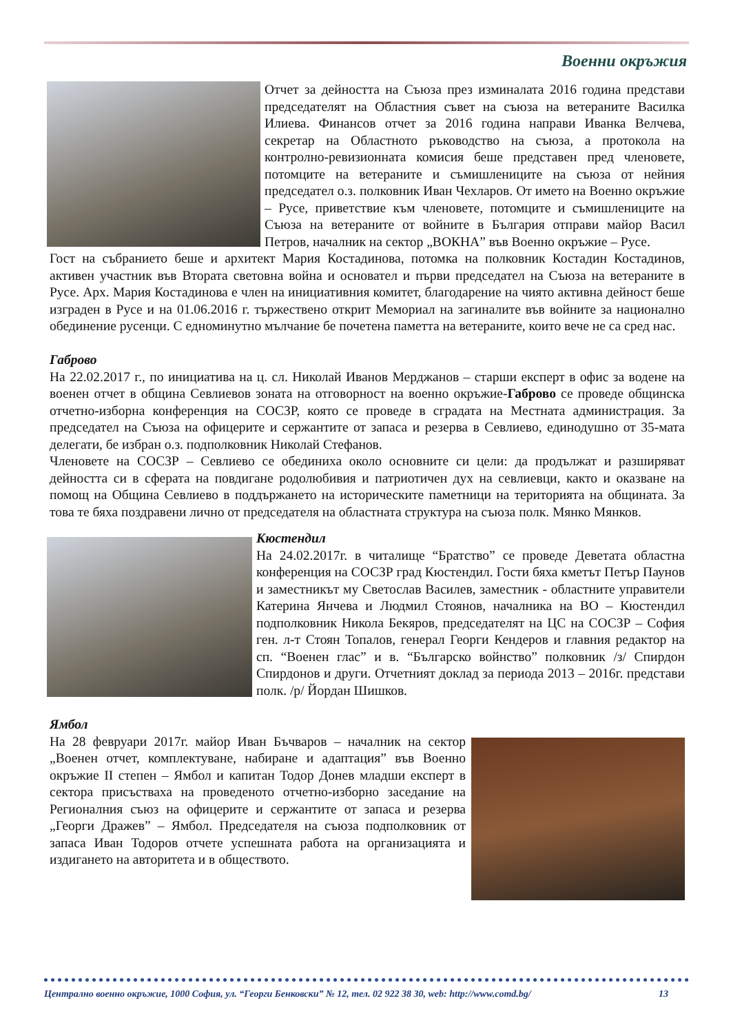Военни окръжия
Отчет за дейността на Съюза през изминалата 2016 година представи председателят на Областния съвет на съюза на ветераните Василка Илиева. Финансов отчет за 2016 година направи Иванка Велчева, секретар на Областното ръководство на съюза, а протокола на контролно-ревизионната комисия беше представен пред членовете, потомците на ветераните и съмишлениците на съюза от нейния председател о.з. полковник Иван Чехларов. От името на Военно окръжие – Русе, приветствие към членовете, потомците и съмишлениците на Съюза на ветераните от войните в България отправи майор Васил Петров, началник на сектор „ВОКНА” във Военно окръжие – Русе.
Гост на събранието беше и архитект Мария Костадинова, потомка на полковник Костадин Костадинов, активен участник във Втората световна война и основател и първи председател на Съюза на ветераните в Русе. Арх. Мария Костадинова е член на инициативния комитет, благодарение на чиято активна дейност беше изграден в Русе и на 01.06.2016 г. тържествено открит Мемориал на загиналите във войните за национално обединение русенци. С едноминутно мълчание бе почетена паметта на ветераните, които вече не са сред нас.
Габрово
На 22.02.2017 г., по инициатива на ц. сл. Николай Иванов Мерджанов – старши експерт в офис за водене на военен отчет в община Севлиевов зоната на отговорност на военно окръжие-Габрово се проведе общинска отчетно-изборна конференция на СОСЗР, която се проведе в сградата на Местната администрация. За председател на Съюза на офицерите и сержантите от запаса и резерва в Севлиево, единодушно от 35-мата делегати, бе избран о.з. подполковник Николай Стефанов.
Членовете на СОСЗР – Севлиево се обединиха около основните си цели: да продължат и разширяват дейността си в сферата на повдигане родолюбивия и патриотичен дух на севлиевци, както и оказване на помощ на Община Севлиево в поддържането на историческите паметници на територията на общината. За това те бяха поздравени лично от председателя на областната структура на съюза полк. Мянко Мянков.
Кюстендил
На 24.02.2017г. в читалище “Братство” се проведе Деветата областна конференция на СОСЗР град Кюстендил. Гости бяха кметът Петър Паунов и заместникът му Светослав Василев, заместник - областните управители Катерина Янчева и Людмил Стоянов, началника на ВО – Кюстендил подполковник Никола Бекяров, председателят на ЦС на СОСЗР – София ген. л-т Стоян Топалов, генерал Георги Кендеров и главния редактор на сп. “Военен глас” и в. “Българско войнство” полковник /з/ Спирдон Спирдонов и други. Отчетният доклад за периода 2013 – 2016г. представи полк. /р/ Йордан Шишков.
Ямбол
На 28 февруари 2017г. майор Иван Бъчваров – началник на сектор „Военен отчет, комплектуване, набиране и адаптация” във Военно окръжие II степен – Ямбол и капитан Тодор Донев младши експерт в сектора присъстваха на проведеното отчетно-изборно заседание на Регионалния съюз на офицерите и сержантите от запаса и резерва „Георги Дражев” – Ямбол. Председателя на съюза подполковник от запаса Иван Тодоров отчете успешната работа на организацията и издигането на авторитета и в обществото.
Централно военно окръжие, 1000 София, ул. “Георги Бенковски” № 12, тел. 02 922 38 30, web: http://www.comd.bg/ 13